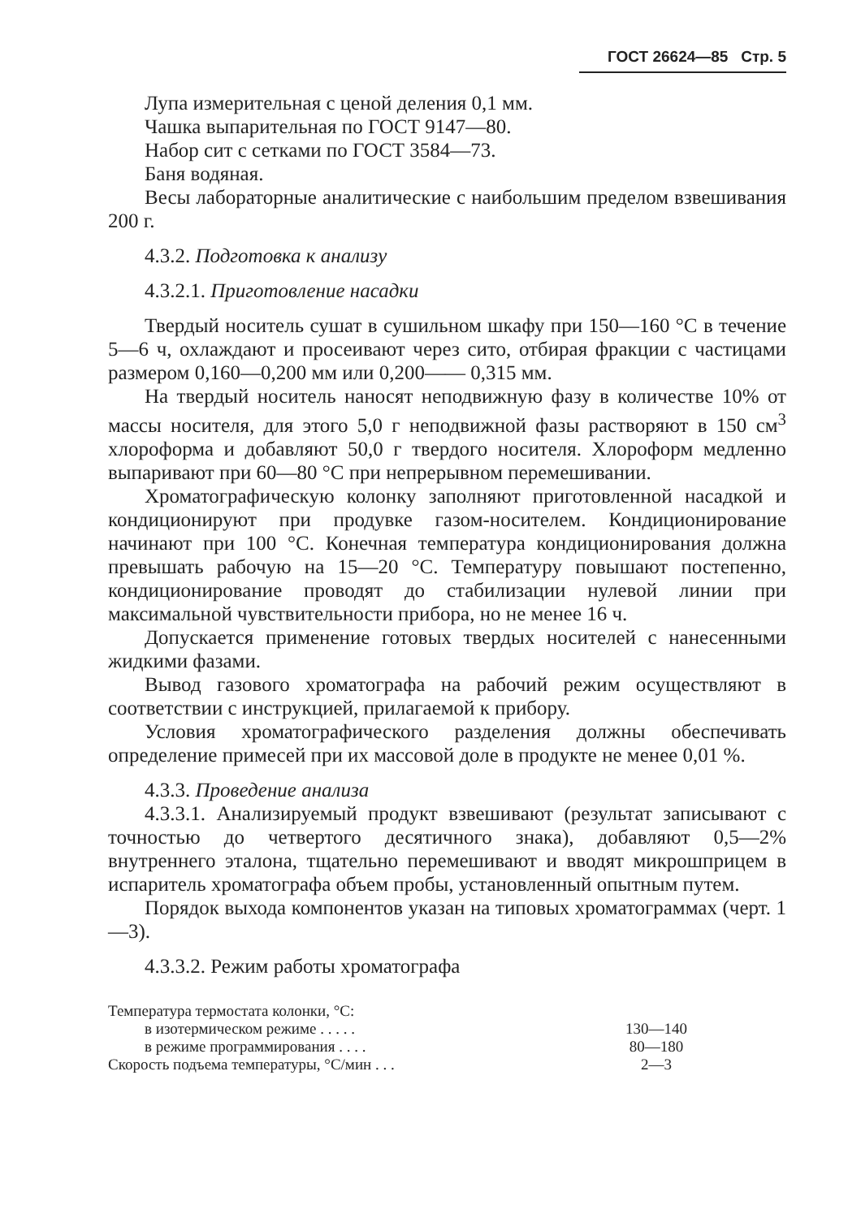ГОСТ 26624—85 Стр. 5
Лупа измерительная с ценой деления 0,1 мм.
Чашка выпарительная по ГОСТ 9147—80.
Набор сит с сетками по ГОСТ 3584—73.
Баня водяная.
Весы лабораторные аналитические с наибольшим пределом взвешивания 200 г.
4.3.2. Подготовка к анализу
4.3.2.1. Приготовление насадки
Твердый носитель сушат в сушильном шкафу при 150—160 °С в течение 5—6 ч, охлаждают и просеивают через сито, отбирая фракции с частицами размером 0,160—0,200 мм или 0,200—— 0,315 мм.
На твердый носитель наносят неподвижную фазу в количестве 10% от массы носителя, для этого 5,0 г неподвижной фазы растворяют в 150 см<sup>3</sup> хлороформа и добавляют 50,0 г твердого носителя. Хлороформ медленно выпаривают при 60—80 °С при непрерывном перемешивании.
Хроматографическую колонку заполняют приготовленной насадкой и кондиционируют при продувке газом-носителем. Кондиционирование начинают при 100 °С. Конечная температура кондиционирования должна превышать рабочую на 15—20 °С. Температуру повышают постепенно, кондиционирование проводят до стабилизации нулевой линии при максимальной чувствительности прибора, но не менее 16 ч.
Допускается применение готовых твердых носителей с нанесенными жидкими фазами.
Вывод газового хроматографа на рабочий режим осуществляют в соответствии с инструкцией, прилагаемой к прибору.
Условия хроматографического разделения должны обеспечивать определение примесей при их массовой доле в продукте не менее 0,01 %.
4.3.3. Проведение анализа
4.3.3.1. Анализируемый продукт взвешивают (результат записывают с точностью до четвертого десятичного знака), добавляют 0,5—2% внутреннего эталона, тщательно перемешивают и вводят микрошприцем в испаритель хроматографа объем пробы, установленный опытным путем.
Порядок выхода компонентов указан на типовых хроматограммах (черт. 1—3).
4.3.3.2. Режим работы хроматографа
| Температура термостата колонки, °С: | |
| в изотермическом режиме . . . . . | 130—140 |
| в режиме программирования . . . . | 80—180 |
| Скорость подъема температуры, °С/мин . . . | 2—3 |